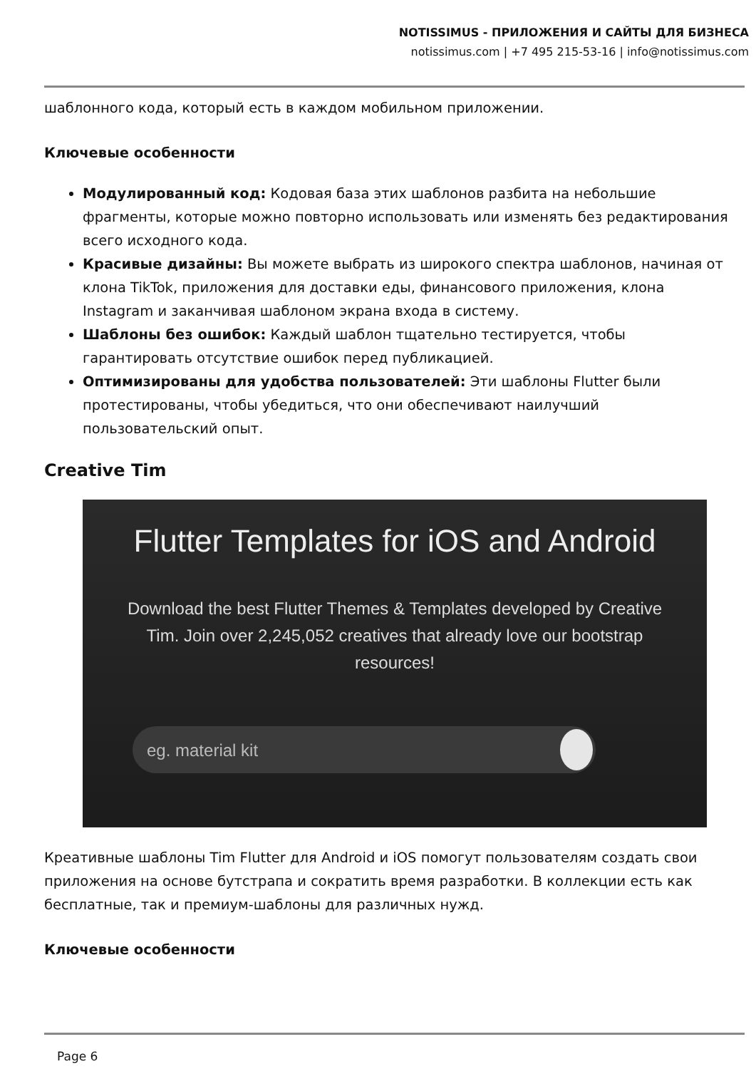NOTISSIMUS - ПРИЛОЖЕНИЯ И САЙТЫ ДЛЯ БИЗНЕСА
notissimus.com | +7 495 215-53-16 | info@notissimus.com
шаблонного кода, который есть в каждом мобильном приложении.
Ключевые особенности
Модулированный код: Кодовая база этих шаблонов разбита на небольшие фрагменты, которые можно повторно использовать или изменять без редактирования всего исходного кода.
Красивые дизайны: Вы можете выбрать из широкого спектра шаблонов, начиная от клона TikTok, приложения для доставки еды, финансового приложения, клона Instagram и заканчивая шаблоном экрана входа в систему.
Шаблоны без ошибок: Каждый шаблон тщательно тестируется, чтобы гарантировать отсутствие ошибок перед публикацией.
Оптимизированы для удобства пользователей: Эти шаблоны Flutter были протестированы, чтобы убедиться, что они обеспечивают наилучший пользовательский опыт.
Creative Tim
Flutter Templates for iOS and Android
Download the best Flutter Themes & Templates developed by Creative Tim. Join over 2,245,052 creatives that already love our bootstrap resources!
eg. material kit
Креативные шаблоны Tim Flutter для Android и iOS помогут пользователям создать свои приложения на основе бутстрапа и сократить время разработки. В коллекции есть как бесплатные, так и премиум-шаблоны для различных нужд.
Ключевые особенности
Page 6